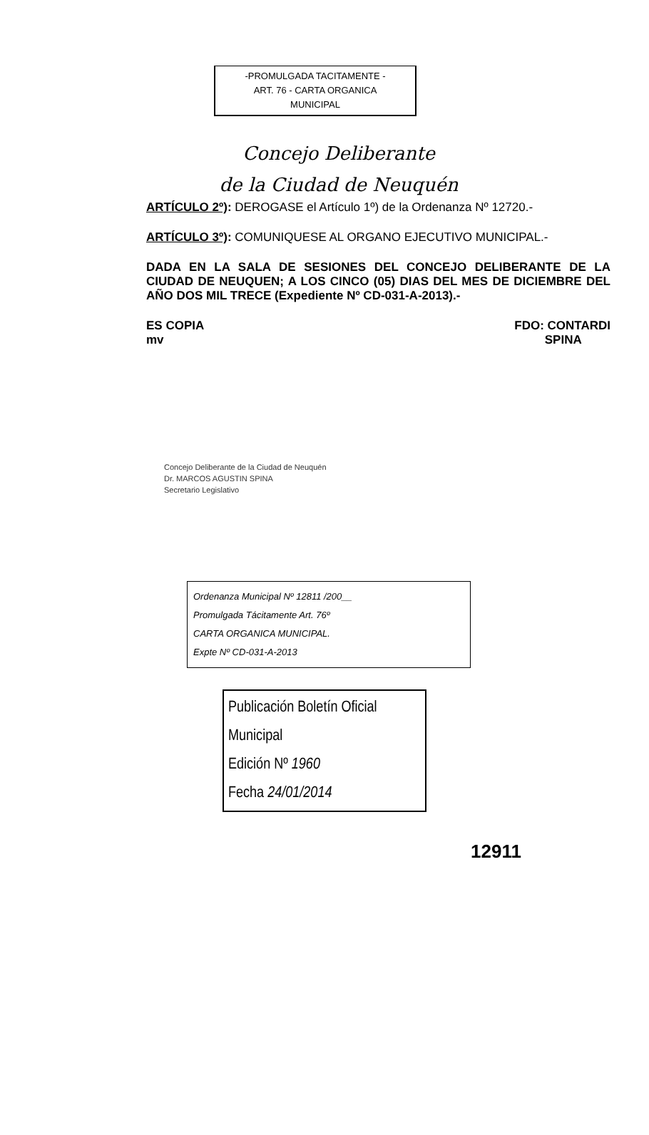-PROMULGADA TACITAMENTE -
ART. 76 - CARTA ORGANICA
MUNICIPAL
Concejo Deliberante
de la Ciudad de Neuquén
ARTÍCULO 2º): DEROGASE el Artículo 1º) de la Ordenanza Nº 12720.-
ARTÍCULO 3º): COMUNIQUESE AL ORGANO EJECUTIVO MUNICIPAL.-
DADA EN LA SALA DE SESIONES DEL CONCEJO DELIBERANTE DE LA CIUDAD DE NEUQUEN; A LOS CINCO (05) DIAS DEL MES DE DICIEMBRE DEL AÑO DOS MIL TRECE (Expediente Nº CD-031-A-2013).-
ES COPIA
mv
FDO: CONTARDI
SPINA
Concejo Deliberante de la Ciudad de Neuquén
Dr. MARCOS AGUSTIN SPINA
Secretario Legislativo
Ordenanza Municipal Nº 12811 /200__
Promulgada Tácitamente Art. 76º
CARTA ORGANICA MUNICIPAL.
Expte Nº CD-031-A-2013
Publicación Boletín Oficial Municipal
Edición Nº 1960
Fecha 24/01/2014
12911